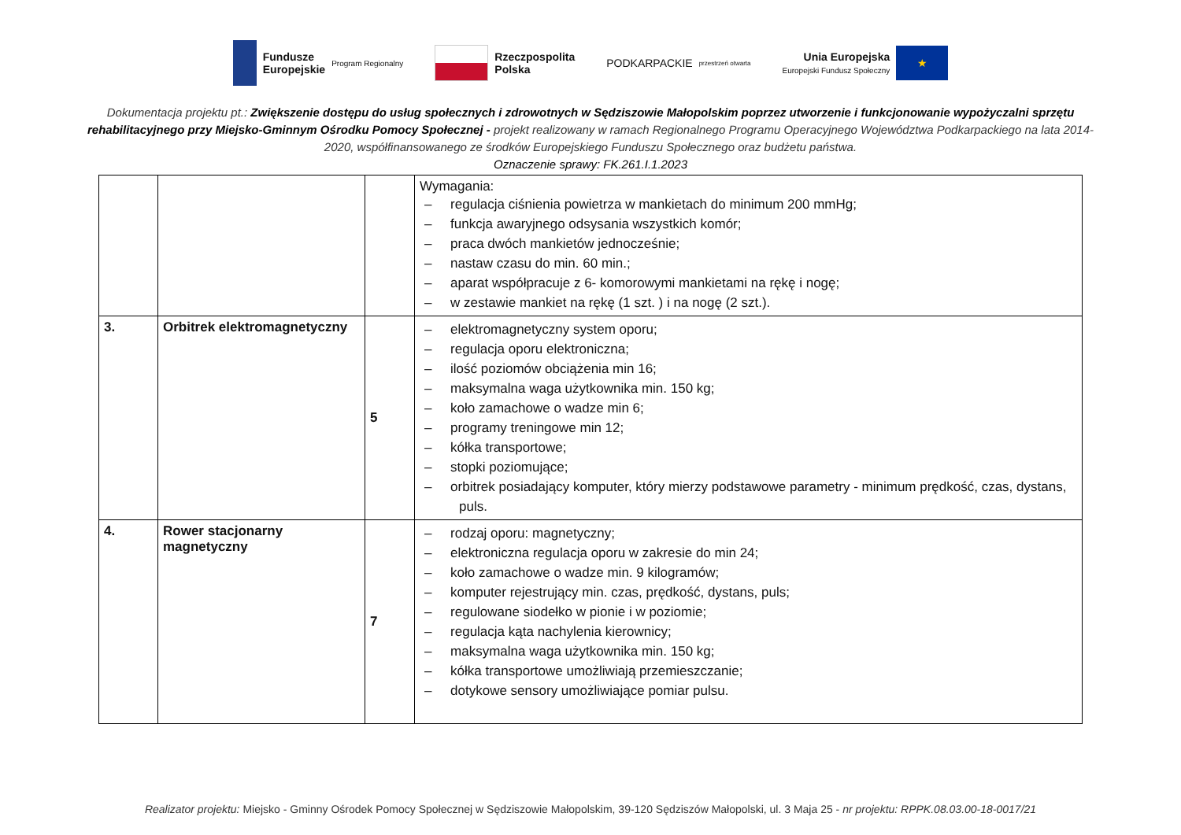Fundusze
Europejskie Program Regionalny
Rzeczpospolita
Polska
PODKARPACKIE przestrzeń otwarta
Unia Europejska
Europejski Fundusz Społeczny
★
Dokumentacja projektu pt.: Zwiększenie dostępu do usług społecznych i zdrowotnych w Sędziszowie Małopolskim poprzez utworzenie i funkcjonowanie wypożyczalni sprzętu rehabilitacyjnego przy Miejsko-Gminnym Ośrodku Pomocy Społecznej - projekt realizowany w ramach Regionalnego Programu Operacyjnego Województwa Podkarpackiego na lata 2014-2020, współfinansowanego ze środków Europejskiego Funduszu Społecznego oraz budżetu państwa.
Oznaczenie sprawy: FK.261.I.1.2023
| | | | Wymagania: – regulacja ciśnienia powietrza w mankietach do minimum 200 mmHg; – funkcja awaryjnego odsysania wszystkich komór; – praca dwóch mankietów jednocześnie; – nastaw czasu do min. 60 min.; – aparat współpracuje z 6- komorowymi mankietami na rękę i nogę; – w zestawie mankiet na rękę (1 szt. ) i na nogę (2 szt.). |
| 3. | Orbitrek elektromagnetyczny | 5 | – elektromagnetyczny system oporu; – regulacja oporu elektroniczna; – ilość poziomów obciążenia min 16; – maksymalna waga użytkownika min. 150 kg; – koło zamachowe o wadze min 6; – programy treningowe min 12; – kółka transportowe; – stopki poziomujące; – orbitrek posiadający komputer, który mierzy podstawowe parametry - minimum prędkość, czas, dystans, puls. |
| 4. | Rower stacjonarny magnetyczny | 7 | – rodzaj oporu: magnetyczny; – elektroniczna regulacja oporu w zakresie do min 24; – koło zamachowe o wadze min. 9 kilogramów; – komputer rejestrujący min. czas, prędkość, dystans, puls; – regulowane siodełko w pionie i w poziomie; – regulacja kąta nachylenia kierownicy; – maksymalna waga użytkownika min. 150 kg; – kółka transportowe umożliwiają przemieszczanie; – dotykowe sensory umożliwiające pomiar pulsu. |
Realizator projektu: Miejsko - Gminny Ośrodek Pomocy Społecznej w Sędziszowie Małopolskim, 39-120 Sędziszów Małopolski, ul. 3 Maja 25 - nr projektu: RPPK.08.03.00-18-0017/21